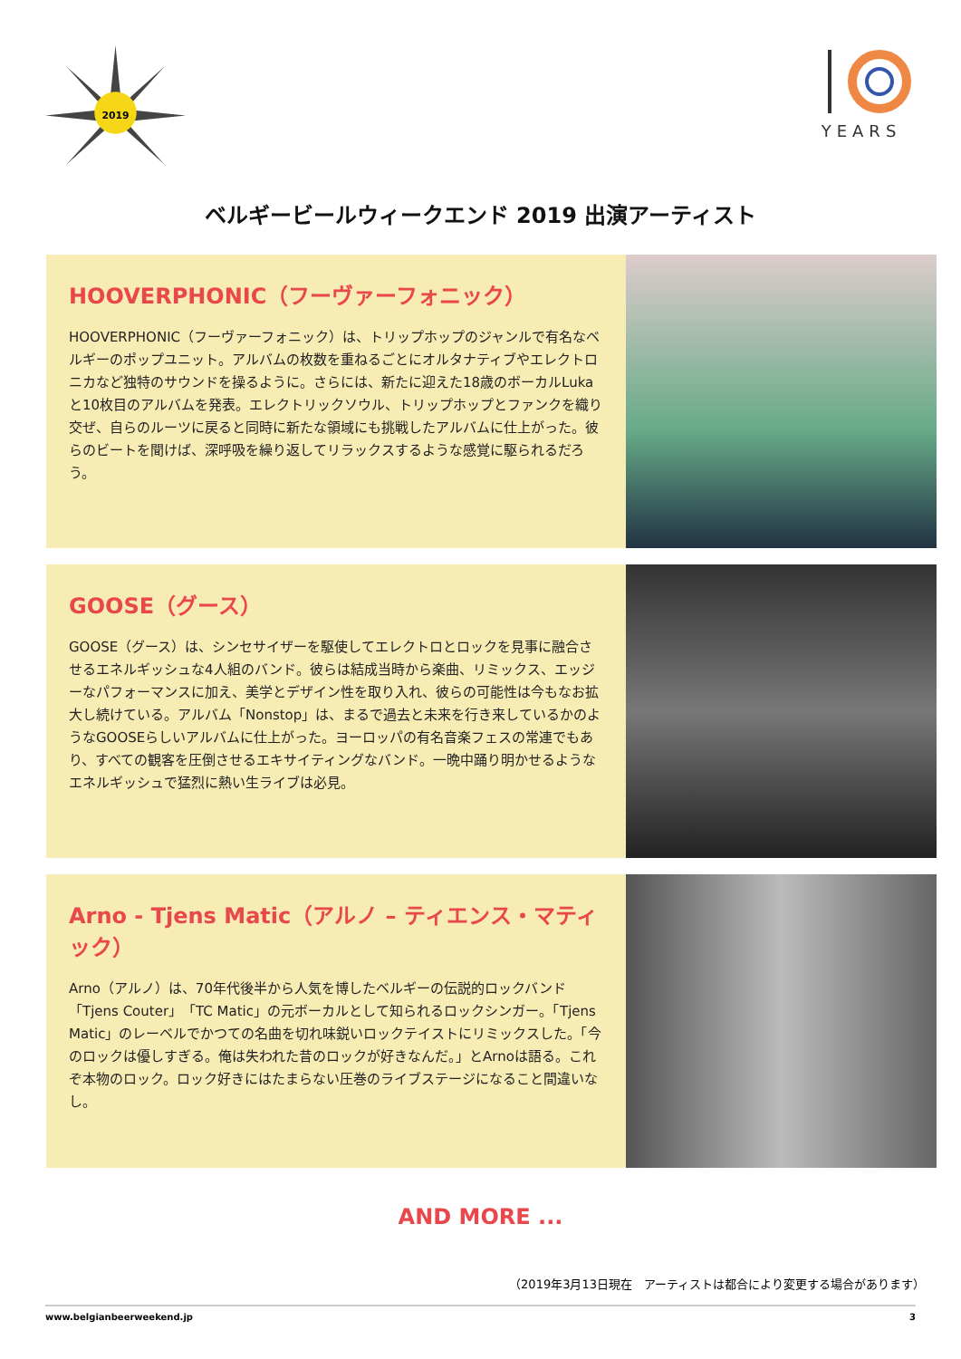2019
YEARS
ベルギービールウィークエンド 2019 出演アーティスト
HOOVERPHONIC（フーヴァーフォニック）
HOOVERPHONIC（フーヴァーフォニック）は、トリップホップのジャンルで有名なベルギーのポップユニット。アルバムの枚数を重ねるごとにオルタナティブやエレクトロニカなど独特のサウンドを操るように。さらには、新たに迎えた18歳のボーカルLukaと10枚目のアルバムを発表。エレクトリックソウル、トリップホップとファンクを織り交ぜ、自らのルーツに戻ると同時に新たな領域にも挑戦したアルバムに仕上がった。彼らのビートを聞けば、深呼吸を繰り返してリラックスするような感覚に駆られるだろう。
GOOSE（グース）
GOOSE（グース）は、シンセサイザーを駆使してエレクトロとロックを見事に融合させるエネルギッシュな4人組のバンド。彼らは結成当時から楽曲、リミックス、エッジーなパフォーマンスに加え、美学とデザイン性を取り入れ、彼らの可能性は今もなお拡大し続けている。アルバム「Nonstop」は、まるで過去と未来を行き来しているかのようなGOOSEらしいアルバムに仕上がった。ヨーロッパの有名音楽フェスの常連でもあり、すべての観客を圧倒させるエキサイティングなバンド。一晩中踊り明かせるようなエネルギッシュで猛烈に熱い生ライブは必見。
Arno - Tjens Matic（アルノ – ティエンス・マティック）
Arno（アルノ）は、70年代後半から人気を博したベルギーの伝説的ロックバンド「Tjens Couter」「TC Matic」の元ボーカルとして知られるロックシンガー。「Tjens Matic」のレーベルでかつての名曲を切れ味鋭いロックテイストにリミックスした。「今のロックは優しすぎる。俺は失われた昔のロックが好きなんだ。」とArnoは語る。これぞ本物のロック。ロック好きにはたまらない圧巻のライブステージになること間違いなし。
AND MORE ...
（2019年3月13日現在　アーティストは都合により変更する場合があります）
www.belgianbeerweekend.jp 3